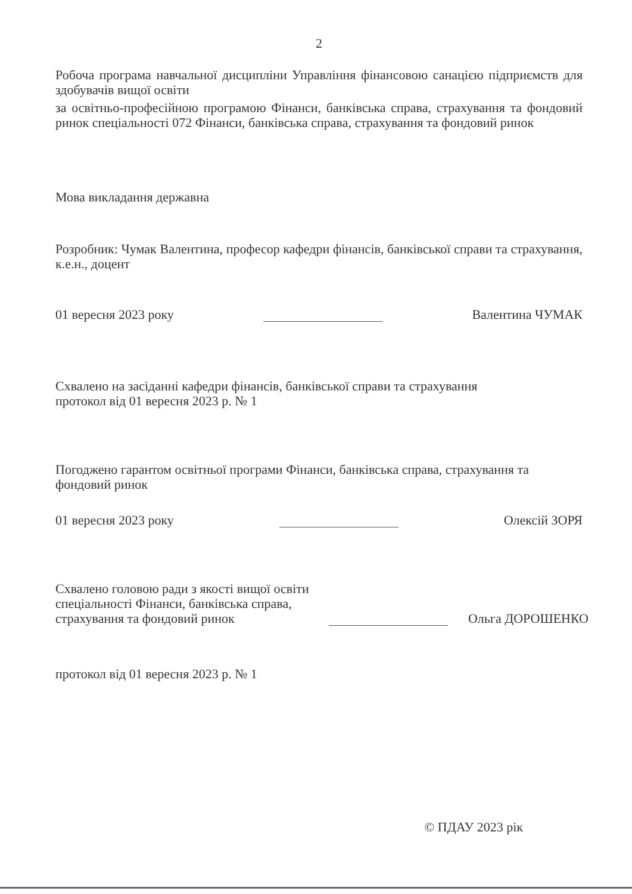2
Робоча програма навчальної дисципліни Управління фінансовою санацією підприємств для здобувачів вищої освіти
за освітньо-професійною програмою Фінанси, банківська справа, страхування та фондовий ринок спеціальності 072 Фінанси, банківська справа, страхування та фондовий ринок
Мова викладання державна
Розробник: Чумак Валентина, професор кафедри фінансів, банківської справи та страхування, к.е.н., доцент
01 вересня 2023 року Валентина ЧУМАК
Схвалено на засіданні кафедри фінансів, банківської справи та страхування
протокол від 01 вересня 2023 р. № 1
Погоджено гарантом освітньої програми Фінанси, банківська справа, страхування та фондовий ринок
01 вересня 2023 року Олексій ЗОРЯ
Схвалено головою ради з якості вищої освіти
спеціальності Фінанси, банківська справа,
страхування та фондовий ринок Ольга ДОРОШЕНКО
протокол від 01 вересня 2023 р. № 1
© ПДАУ 2023 рік